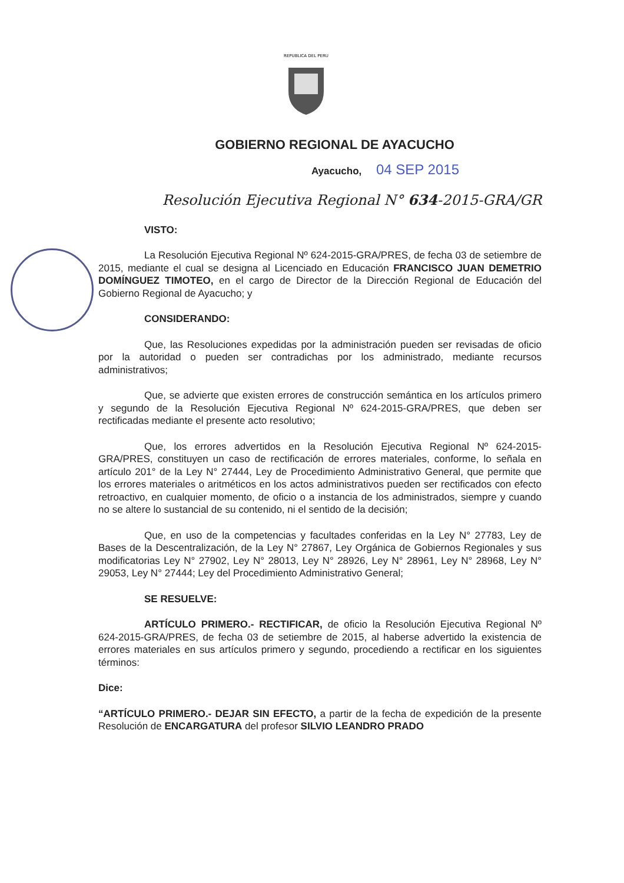REPUBLICA DEL PERU
GOBIERNO REGIONAL DE AYACUCHO
Ayacucho, 04 SEP 2015
Resolución Ejecutiva Regional N° 634-2015-GRA/GR
VISTO:
La Resolución Ejecutiva Regional Nº 624-2015-GRA/PRES, de fecha 03 de setiembre de 2015, mediante el cual se designa al Licenciado en Educación FRANCISCO JUAN DEMETRIO DOMÍNGUEZ TIMOTEO, en el cargo de Director de la Dirección Regional de Educación del Gobierno Regional de Ayacucho; y
CONSIDERANDO:
Que, las Resoluciones expedidas por la administración pueden ser revisadas de oficio por la autoridad o pueden ser contradichas por los administrado, mediante recursos administrativos;
Que, se advierte que existen errores de construcción semántica en los artículos primero y segundo de la Resolución Ejecutiva Regional Nº 624-2015-GRA/PRES, que deben ser rectificadas mediante el presente acto resolutivo;
Que, los errores advertidos en la Resolución Ejecutiva Regional Nº 624-2015-GRA/PRES, constituyen un caso de rectificación de errores materiales, conforme, lo señala en artículo 201° de la Ley N° 27444, Ley de Procedimiento Administrativo General, que permite que los errores materiales o aritméticos en los actos administrativos pueden ser rectificados con efecto retroactivo, en cualquier momento, de oficio o a instancia de los administrados, siempre y cuando no se altere lo sustancial de su contenido, ni el sentido de la decisión;
Que, en uso de la competencias y facultades conferidas en la Ley N° 27783, Ley de Bases de la Descentralización, de la Ley N° 27867, Ley Orgánica de Gobiernos Regionales y sus modificatorias Ley N° 27902, Ley N° 28013, Ley N° 28926, Ley N° 28961, Ley N° 28968, Ley N° 29053, Ley N° 27444; Ley del Procedimiento Administrativo General;
SE RESUELVE:
ARTÍCULO PRIMERO.- RECTIFICAR, de oficio la Resolución Ejecutiva Regional Nº 624-2015-GRA/PRES, de fecha 03 de setiembre de 2015, al haberse advertido la existencia de errores materiales en sus artículos primero y segundo, procediendo a rectificar en los siguientes términos:
Dice:
“ARTÍCULO PRIMERO.- DEJAR SIN EFECTO, a partir de la fecha de expedición de la presente Resolución de ENCARGATURA del profesor SILVIO LEANDRO PRADO